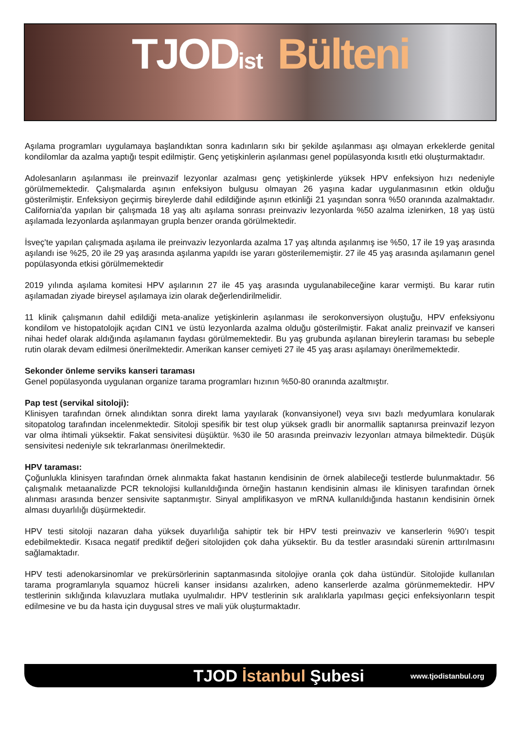TJOD<sub>ist</sub> Bülteni
Aşılama programları uygulamaya başlandıktan sonra kadınların sıkı bir şekilde aşılanması aşı olmayan erkeklerde genital kondilomlar da azalma yaptığı tespit edilmiştir. Genç yetişkinlerin aşılanması genel popülasyonda kısıtlı etki oluşturmaktadır.
Adolesanların aşılanması ile preinvazif lezyonlar azalması genç yetişkinlerde yüksek HPV enfeksiyon hızı nedeniyle görülmemektedir. Çalışmalarda aşının enfeksiyon bulgusu olmayan 26 yaşına kadar uygulanmasının etkin olduğu gösterilmiştir. Enfeksiyon geçirmiş bireylerde dahil edildiğinde aşının etkinliği 21 yaşından sonra %50 oranında azalmaktadır. California'da yapılan bir çalışmada 18 yaş altı aşılama sonrası preinvaziv lezyonlarda %50 azalma izlenirken, 18 yaş üstü aşılamada lezyonlarda aşılanmayan grupla benzer oranda görülmektedir.
İsveç'te yapılan çalışmada aşılama ile preinvaziv lezyonlarda azalma 17 yaş altında aşılanmış ise %50, 17 ile 19 yaş arasında aşılandı ise %25, 20 ile 29 yaş arasında aşılanma yapıldı ise yararı gösterilememiştir. 27 ile 45 yaş arasında aşılamanın genel popülasyonda etkisi görülmemektedir
2019 yılında aşılama komitesi HPV aşılarının 27 ile 45 yaş arasında uygulanabileceğine karar vermişti. Bu karar rutin aşılamadan ziyade bireysel aşılamaya izin olarak değerlendirilmelidir.
11 klinik çalışmanın dahil edildiği meta-analize yetişkinlerin aşılanması ile serokonversiyon oluştuğu, HPV enfeksiyonu kondilom ve histopatolojik açıdan CIN1 ve üstü lezyonlarda azalma olduğu gösterilmiştir. Fakat analiz preinvazif ve kanseri nihai hedef olarak aldığında aşılamanın faydası görülmemektedir. Bu yaş grubunda aşılanan bireylerin taraması bu sebeple rutin olarak devam edilmesi önerilmektedir. Amerikan kanser cemiyeti 27 ile 45 yaş arası aşılamayı önerilmemektedir.
Sekonder önleme serviks kanseri taraması
Genel popülasyonda uygulanan organize tarama programları hızının %50-80 oranında azaltmıştır.
Pap test (servikal sitoloji):
Klinisyen tarafından örnek alındıktan sonra direkt lama yayılarak (konvansiyonel) veya sıvı bazlı medyumlara konularak sitopatolog tarafından incelenmektedir. Sitoloji spesifik bir test olup yüksek gradlı bir anormallik saptanırsa preinvazif lezyon var olma ihtimali yüksektir. Fakat sensivitesi düşüktür. %30 ile 50 arasında preinvaziv lezyonları atmaya bilmektedir. Düşük sensivitesi nedeniyle sık tekrarlanması önerilmektedir.
HPV taraması:
Çoğunlukla klinisyen tarafından örnek alınmakta fakat hastanın kendisinin de örnek alabileceği testlerde bulunmaktadır. 56 çalışmalık metaanalizde PCR teknolojisi kullanıldığında örneğin hastanın kendisinin alması ile klinisyen tarafından örnek alınması arasında benzer sensivite saptanmıştır. Sinyal amplifikasyon ve mRNA kullanıldığında hastanın kendisinin örnek alması duyarlılığı düşürmektedir.
HPV testi sitoloji nazaran daha yüksek duyarlılığa sahiptir tek bir HPV testi preinvaziv ve kanserlerin %90’ı tespit edebilmektedir. Kısaca negatif prediktif değeri sitolojiden çok daha yüksektir. Bu da testler arasındaki sürenin arttırılmasını sağlamaktadır.
HPV testi adenokarsinomlar ve prekürsörlerinin saptanmasında sitolojiye oranla çok daha üstündür. Sitolojide kullanılan tarama programlarıyla squamoz hücreli kanser insidansı azalırken, adeno kanserlerde azalma görünmemektedir. HPV testlerinin sıklığında kılavuzlara mutlaka uyulmalıdır. HPV testlerinin sık aralıklarla yapılması geçici enfeksiyonların tespit edilmesine ve bu da hasta için duygusal stres ve mali yük oluşturmaktadır.
TJOD İstanbul Şubesi
www.tjodistanbul.org